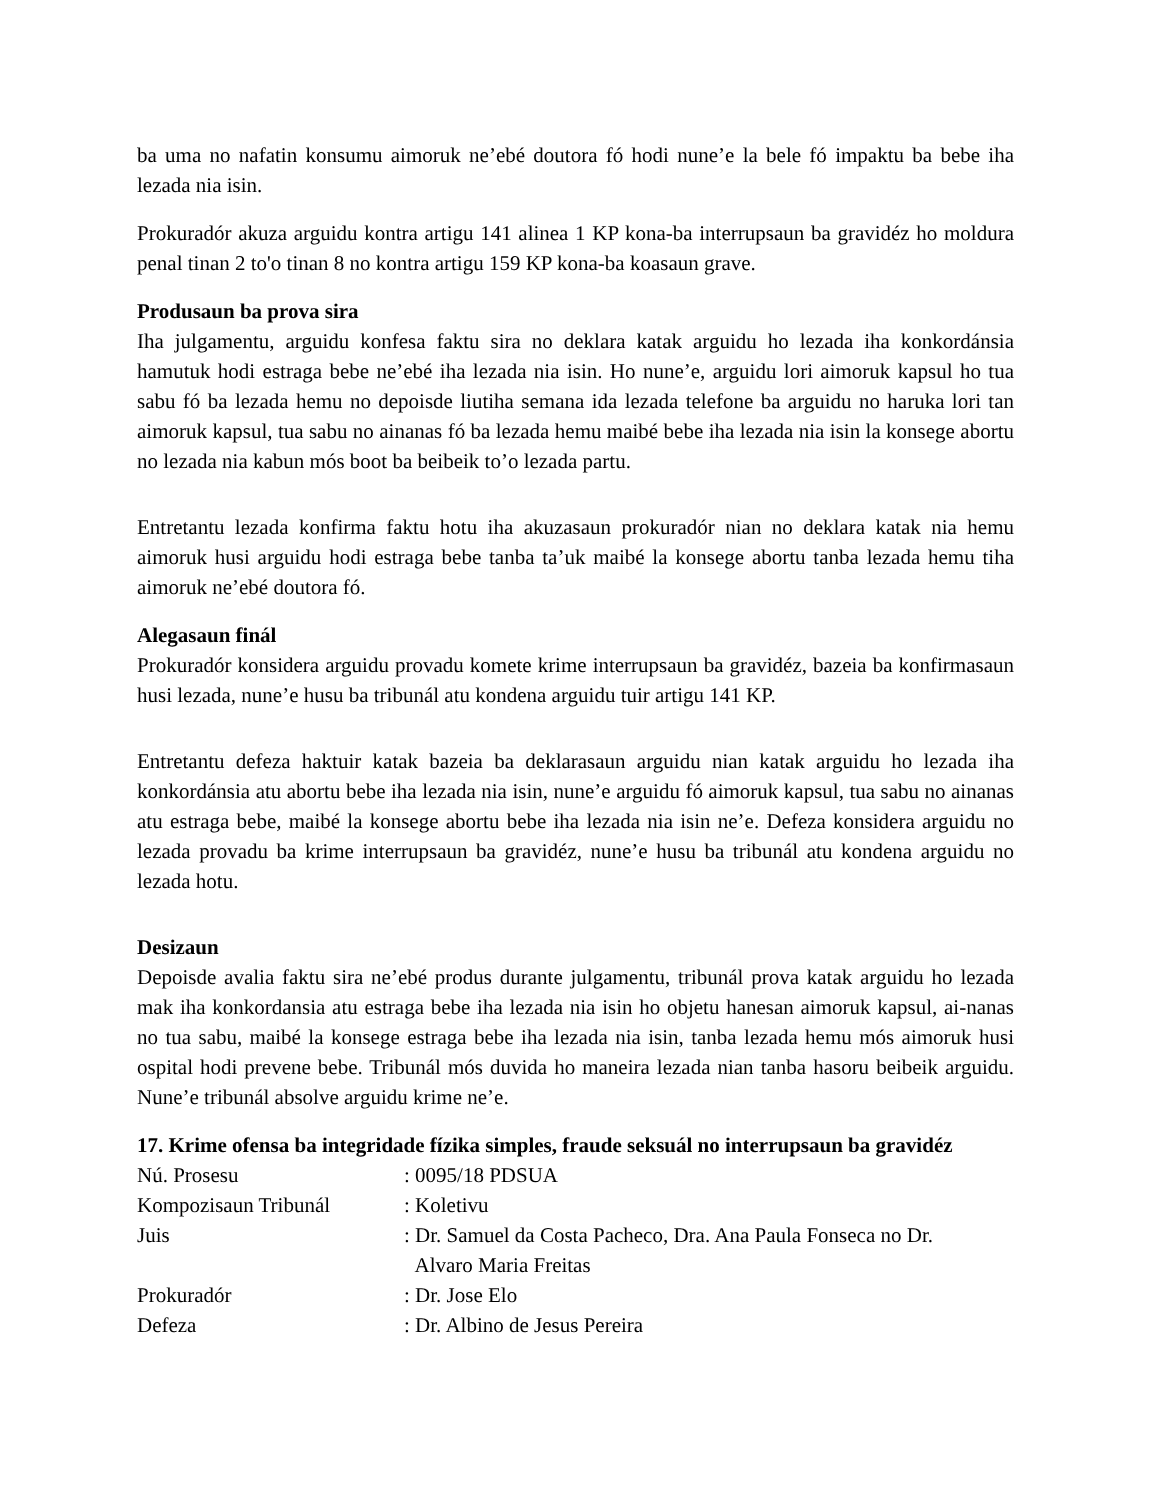ba uma no nafatin konsumu aimoruk ne’ebé doutora fó hodi nune’e la bele fó impaktu ba bebe iha lezada nia isin.
Prokuradór akuza arguidu kontra artigu 141 alinea 1 KP kona-ba interrupsaun ba gravidéz ho moldura penal tinan 2 to'o tinan 8 no kontra artigu 159 KP kona-ba koasaun grave.
Produsaun ba prova sira
Iha julgamentu, arguidu konfesa faktu sira no deklara katak arguidu ho lezada iha konkordánsia hamutuk hodi estraga bebe ne’ebé iha lezada nia isin. Ho nune’e, arguidu lori aimoruk kapsul ho tua sabu fó ba lezada hemu no depoisde liutiha semana ida lezada telefone ba arguidu no haruka lori tan aimoruk kapsul, tua sabu no ainanas fó ba lezada hemu maibé bebe iha lezada nia isin la konsege abortu no lezada nia kabun mós boot ba beibeik to’o lezada partu.
Entretantu lezada konfirma faktu hotu iha akuzasaun prokuradór nian no deklara katak nia hemu aimoruk husi arguidu hodi estraga bebe tanba ta’uk maibé la konsege abortu tanba lezada hemu tiha aimoruk ne’ebé doutora fó.
Alegasaun finál
Prokuradór konsidera arguidu provadu komete krime interrupsaun ba gravidéz, bazeia ba konfirmasaun husi lezada, nune’e husu ba tribunál atu kondena arguidu tuir artigu 141 KP.
Entretantu defeza haktuir katak bazeia ba deklarasaun arguidu nian katak arguidu ho lezada iha konkordánsia atu abortu bebe iha lezada nia isin, nune’e arguidu fó aimoruk kapsul, tua sabu no ainanas atu estraga bebe, maibé la konsege abortu bebe iha lezada nia isin ne’e. Defeza konsidera arguidu no lezada provadu ba krime interrupsaun ba gravidéz, nune’e husu ba tribunál atu kondena arguidu no lezada hotu.
Desizaun
Depoisde avalia faktu sira ne’ebé produs durante julgamentu, tribunál prova katak arguidu ho lezada mak iha konkordansia atu estraga bebe iha lezada nia isin ho objetu hanesan aimoruk kapsul, ai-nanas no tua sabu, maibé la konsege estraga bebe iha lezada nia isin, tanba lezada hemu mós aimoruk husi ospital hodi prevene bebe. Tribunál mós duvida ho maneira lezada nian tanba hasoru beibeik arguidu. Nune’e tribunál absolve arguidu krime ne’e.
17. Krime ofensa ba integridade fízika simples, fraude seksuál no interrupsaun ba gravidéz
| Nú. Prosesu | : 0095/18 PDSUA |
| Kompozisaun Tribunál | : Koletivu |
| Juis | : Dr. Samuel da Costa Pacheco, Dra. Ana Paula Fonseca no Dr. Alvaro Maria Freitas |
| Prokuradór | : Dr. Jose Elo |
| Defeza | : Dr. Albino de Jesus Pereira |